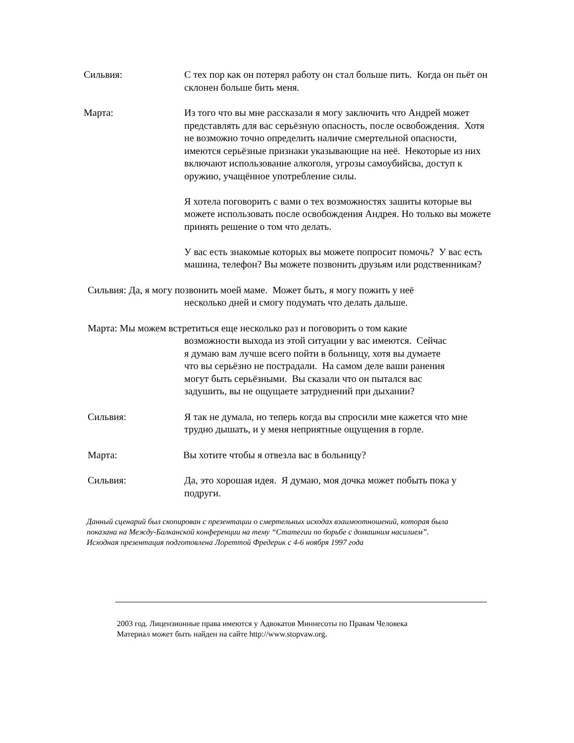Сильвия: С тех пор как он потерял работу он стал больше пить. Когда он пьёт он склонен больше бить меня.
Марта: Из того что вы мне рассказали я могу заключить что Андрей может представлять для вас серьёзную опасность, после освобождения. Хотя не возможно точно определить наличие смертельной опасности, имеются серьёзные признаки указывающие на неё. Некоторые из них включают использование алкоголя, угрозы самоубийсва, доступ к оружию, учащённое употребление силы.
Я хотела поговорить с вами о тех возможностях зашиты которые вы можете использовать после освобождения Андрея. Но только вы можете принять решение о том что делать.
У вас есть знакомые которых вы можете попросит помочь? У вас есть машина, телефон? Вы можете позвонить друзьям или родственникам?
Сильвия: Да, я могу позвонить моей маме. Может быть, я могу пожить у неё
несколько дней и смогу подумать что делать дальше.
Марта: Мы можем встретиться еще несколько раз и поговорить о том какие
возможности выхода из этой ситуации у вас имеются. Сейчас
я думаю вам лучше всего пойти в больницу, хотя вы думаете
что вы серьёзно не пострадали. На самом деле ваши ранения
могут быть серьёзными. Вы сказали что он пытался вас
задушить, вы не ощущаете затруднений при дыхании?
Сильвия: Я так не думала, но теперь когда вы спросили мне кажется что мне трудно дышать, и у меня неприятные ощущения в горле.
Марта: Вы хотите чтобы я отвезла вас в больницу?
Сильвия: Да, это хорошая идея. Я думаю, моя дочка может побыть пока у подруги.
Данный сценарий был скопирован с презентации о смертельных исходах взаимоотношений, которая была показана на Между-Балканской конференции на тему “Статегии по борьбе с домашним насилием”. Исходная презентация подготовлена Лореттой Фредерик с 4-6 ноября 1997 года
2003 год. Лицензионные права имеются у Адвокатов Миннесоты по Правам Человека
Материал может быть найден на сайте http://www.stopvaw.org.